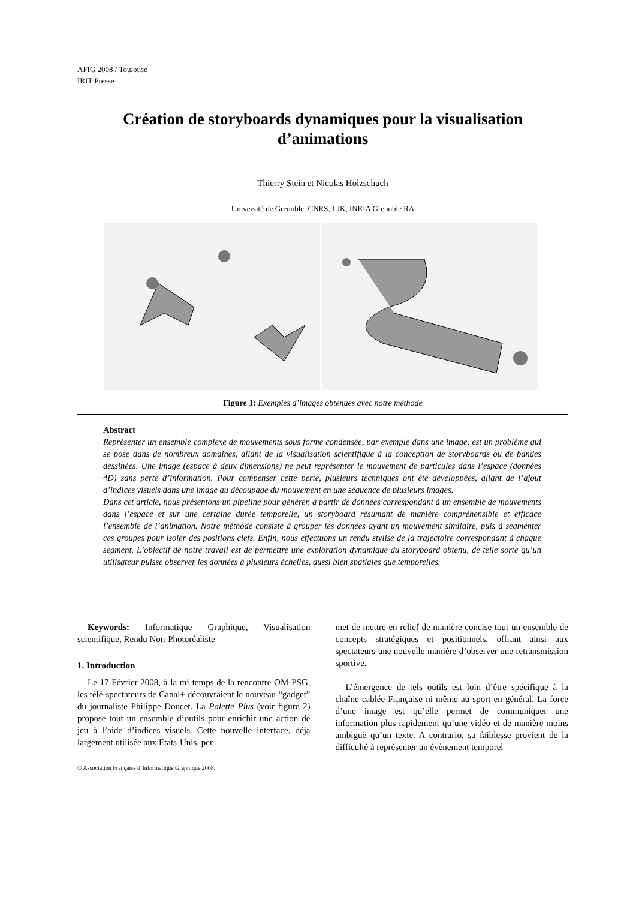AFIG 2008 / Toulouse
IRIT Presse
Création de storyboards dynamiques pour la visualisation d’animations
Thierry Stein et Nicolas Holzschuch
Université de Grenoble, CNRS, LJK, INRIA Grenoble RA
Figure 1: Exemples d’images obtenues avec notre méthode
Abstract
Représenter un ensemble complexe de mouvements sous forme condensée, par exemple dans une image, est un problème qui se pose dans de nombreux domaines, allant de la visualisation scientifique à la conception de storyboards ou de bandes dessinées. Une image (espace à deux dimensions) ne peut représenter le mouvement de particules dans l’espace (données 4D) sans perte d’information. Pour compenser cette perte, plusieurs techniques ont été développées, allant de l’ajout d’indices visuels dans une image au découpage du mouvement en une séquence de plusieurs images.
Dans cet article, nous présentons un pipeline pour générer, à partir de données correspondant à un ensemble de mouvements dans l’espace et sur une certaine durée temporelle, un storyboard résumant de manière compréhensible et efficace l’ensemble de l’animation. Notre méthode consiste à grouper les données ayant un mouvement similaire, puis à segmenter ces groupes pour isoler des positions clefs. Enfin, nous effectuons un rendu stylisé de la trajectoire correspondant à chaque segment. L’objectif de notre travail est de permettre une exploration dynamique du storyboard obtenu, de telle sorte qu’un utilisateur puisse observer les données à plusieurs échelles, aussi bien spatiales que temporelles.
Keywords: Informatique Graphique, Visualisation scientifique, Rendu Non-Photoréaliste
1. Introduction
Le 17 Février 2008, à la mi-temps de la rencontre OM-PSG, les télé-spectateurs de Canal+ découvraient le nouveau “gadget” du journaliste Philippe Doucet. La Palette Plus (voir figure 2) propose tout un ensemble d’outils pour enrichir une action de jeu à l’aide d’indices visuels. Cette nouvelle interface, déja largement utilisée aux Etats-Unis, per-
met de mettre en relief de manière concise tout un ensemble de concepts stratégiques et positionnels, offrant ainsi aux spectateurs une nouvelle manière d’observer une retransmission sportive.
L’émergence de tels outils est loin d’être spécifique à la chaîne cablée Française ni même au sport en général. La force d’une image est qu’elle permet de communiquer une information plus rapidement qu’une vidéo et de manière moins ambiguë qu’un texte. A contrario, sa faiblesse provient de la difficulté à représenter un évènement temporel
© Association Française d’Informatique Graphique 2008.